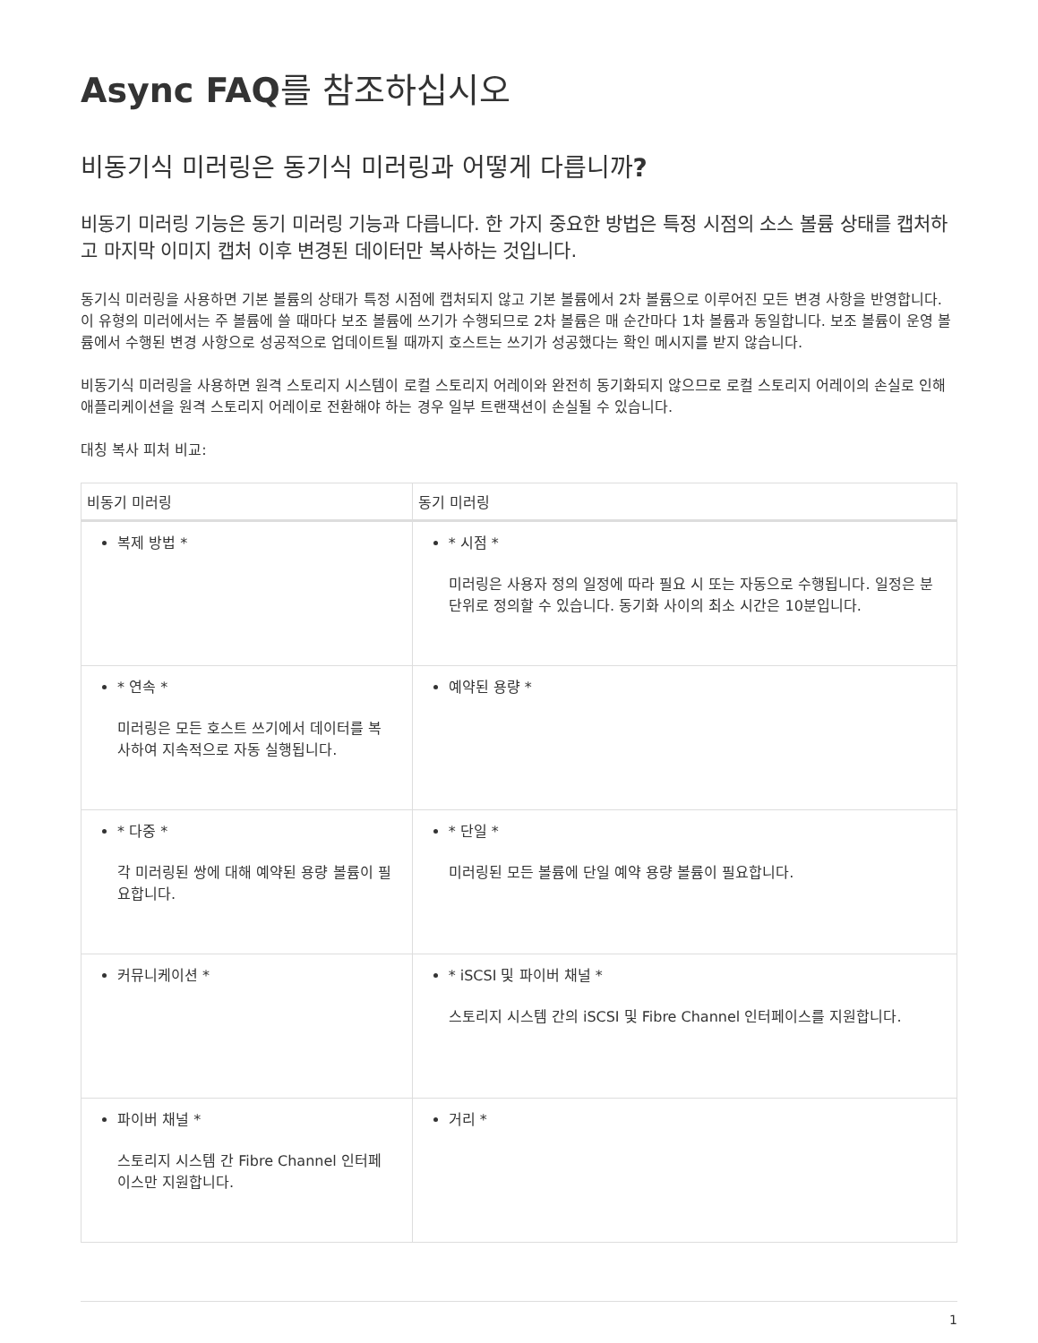Async FAQ를 참조하십시오
비동기식 미러링은 동기식 미러링과 어떻게 다릅니까?
비동기 미러링 기능은 동기 미러링 기능과 다릅니다. 한 가지 중요한 방법은 특정 시점의 소스 볼륨 상태를 캡처하고 마지막 이미지 캡처 이후 변경된 데이터만 복사하는 것입니다.
동기식 미러링을 사용하면 기본 볼륨의 상태가 특정 시점에 캡처되지 않고 기본 볼륨에서 2차 볼륨으로 이루어진 모든 변경 사항을 반영합니다. 이 유형의 미러에서는 주 볼륨에 쓸 때마다 보조 볼륨에 쓰기가 수행되므로 2차 볼륨은 매 순간마다 1차 볼륨과 동일합니다. 보조 볼륨이 운영 볼륨에서 수행된 변경 사항으로 성공적으로 업데이트될 때까지 호스트는 쓰기가 성공했다는 확인 메시지를 받지 않습니다.
비동기식 미러링을 사용하면 원격 스토리지 시스템이 로컬 스토리지 어레이와 완전히 동기화되지 않으므로 로컬 스토리지 어레이의 손실로 인해 애플리케이션을 원격 스토리지 어레이로 전환해야 하는 경우 일부 트랜잭션이 손실될 수 있습니다.
대칭 복사 피처 비교:
| 비동기 미러링 | 동기 미러링 |
| --- | --- |
| 복제 방법 * | * 시점 * 미러링은 사용자 정의 일정에 따라 필요 시 또는 자동으로 수행됩니다. 일정은 분 단위로 정의할 수 있습니다. 동기화 사이의 최소 시간은 10분입니다. |
| * 연속 * 미러링은 모든 호스트 쓰기에서 데이터를 복사하여 지속적으로 자동 실행됩니다. | 예약된 용량 * |
| * 다중 * 각 미러링된 쌍에 대해 예약된 용량 볼륨이 필요합니다. | * 단일 * 미러링된 모든 볼륨에 단일 예약 용량 볼륨이 필요합니다. |
| 커뮤니케이션 * | * iSCSI 및 파이버 채널 * 스토리지 시스템 간의 iSCSI 및 Fibre Channel 인터페이스를 지원합니다. |
| 파이버 채널 * 스토리지 시스템 간 Fibre Channel 인터페이스만 지원합니다. | 거리 * |
1